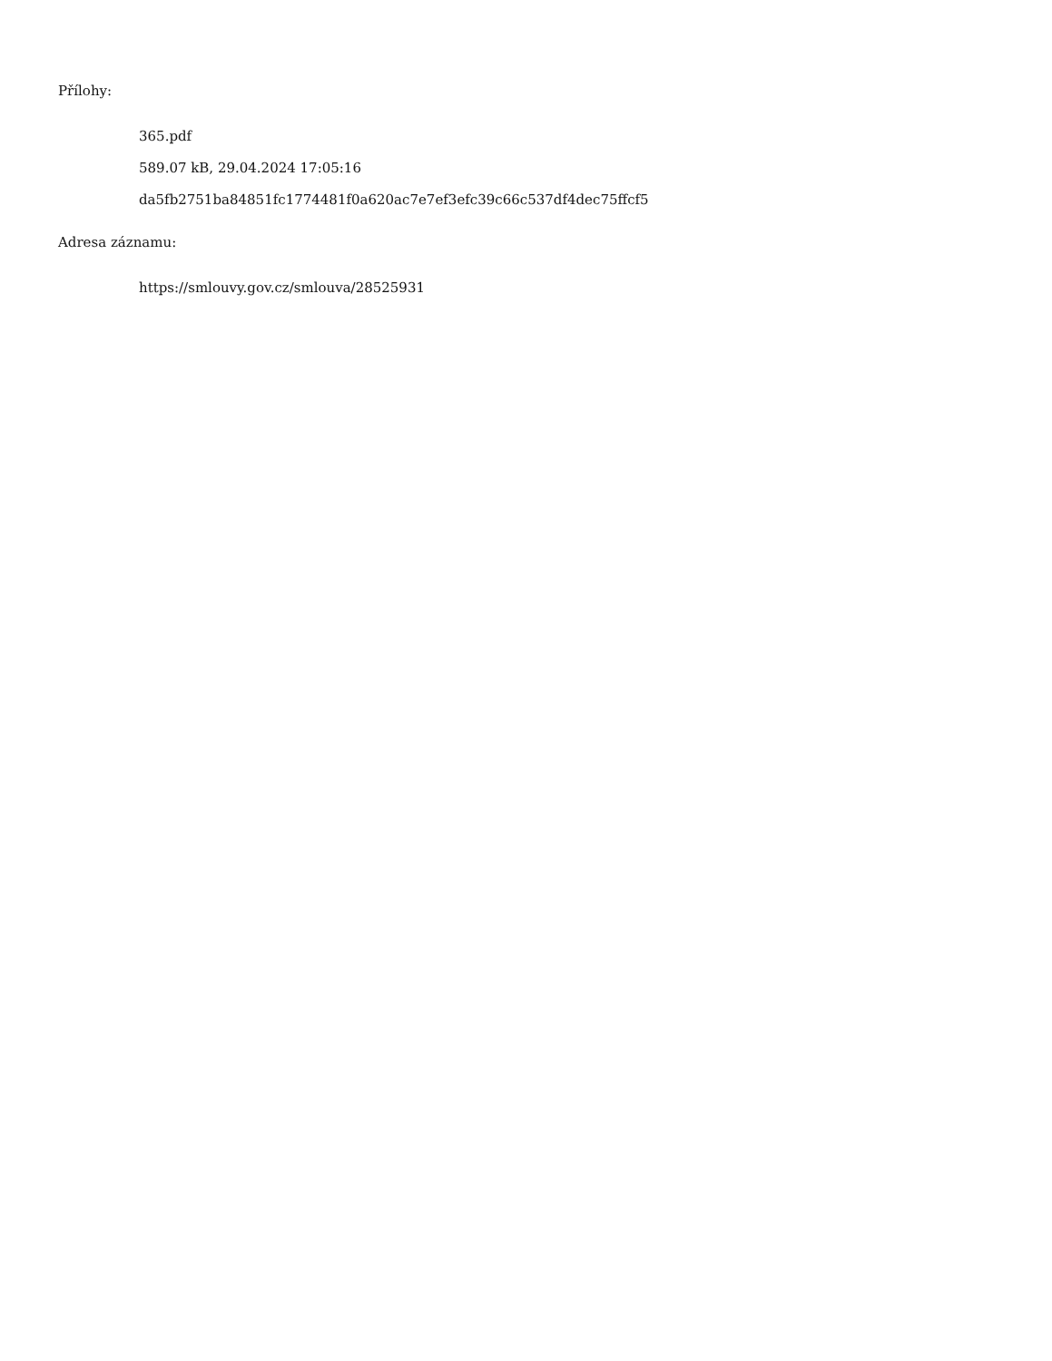Přílohy:
365.pdf
589.07 kB, 29.04.2024 17:05:16
da5fb2751ba84851fc1774481f0a620ac7e7ef3efc39c66c537df4dec75ffcf5
Adresa záznamu:
https://smlouvy.gov.cz/smlouva/28525931